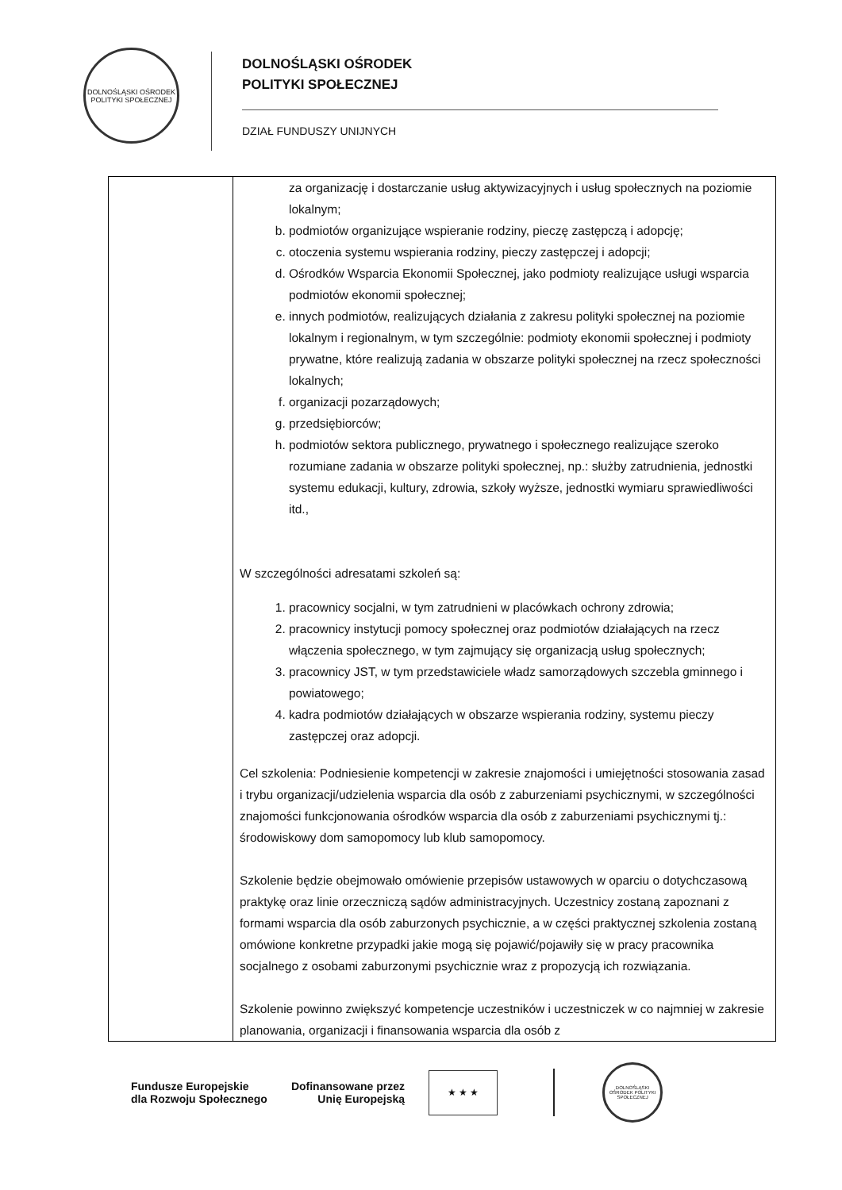DOLNOŚLĄSKI OŚRODEK POLITYKI SPOŁECZNEJ
DOLNOŚLĄSKI OŚRODEK
POLITYKI SPOŁECZNEJ
DZIAŁ FUNDUSZY UNIJNYCH
| | za organizację i dostarczanie usług aktywizacyjnych i usług społecznych na poziomie lokalnym; b. podmiotów organizujące wspieranie rodziny, pieczę zastępczą i adopcję; c. otoczenia systemu wspierania rodziny, pieczy zastępczej i adopcji; d. Ośrodków Wsparcia Ekonomii Społecznej, jako podmioty realizujące usługi wsparcia podmiotów ekonomii społecznej; e. innych podmiotów, realizujących działania z zakresu polityki społecznej na poziomie lokalnym i regionalnym, w tym szczególnie: podmioty ekonomii społecznej i podmioty prywatne, które realizują zadania w obszarze polityki społecznej na rzecz społeczności lokalnych; f. organizacji pozarządowych; g. przedsiębiorców; h. podmiotów sektora publicznego, prywatnego i społecznego realizujące szeroko rozumiane zadania w obszarze polityki społecznej, np.: służby zatrudnienia, jednostki systemu edukacji, kultury, zdrowia, szkoły wyższe, jednostki wymiaru sprawiedliwości itd., W szczególności adresatami szkoleń są: 1. pracownicy socjalni, w tym zatrudnieni w placówkach ochrony zdrowia; 2. pracownicy instytucji pomocy społecznej oraz podmiotów działających na rzecz włączenia społecznego, w tym zajmujący się organizacją usług społecznych; 3. pracownicy JST, w tym przedstawiciele władz samorządowych szczebla gminnego i powiatowego; 4. kadra podmiotów działających w obszarze wspierania rodziny, systemu pieczy zastępczej oraz adopcji. Cel szkolenia: Podniesienie kompetencji w zakresie znajomości i umiejętności stosowania zasad i trybu organizacji/udzielenia wsparcia dla osób z zaburzeniami psychicznymi, w szczególności znajomości funkcjonowania ośrodków wsparcia dla osób z zaburzeniami psychicznymi tj.: środowiskowy dom samopomocy lub klub samopomocy. Szkolenie będzie obejmowało omówienie przepisów ustawowych w oparciu o dotychczasową praktykę oraz linie orzeczniczą sądów administracyjnych. Uczestnicy zostaną zapoznani z formami wsparcia dla osób zaburzonych psychicznie, a w części praktycznej szkolenia zostaną omówione konkretne przypadki jakie mogą się pojawić/pojawiły się w pracy pracownika socjalnego z osobami zaburzonymi psychicznie wraz z propozycją ich rozwiązania. Szkolenie powinno zwiększyć kompetencje uczestników i uczestniczek w co najmniej w zakresie planowania, organizacji i finansowania wsparcia dla osób z |
Fundusze Europejskie
dla Rozwoju Społecznego
Dofinansowane przez
Unię Europejską
★ ★ ★
DOLNOŚLĄSKI OŚRODEK POLITYKI SPOŁECZNEJ